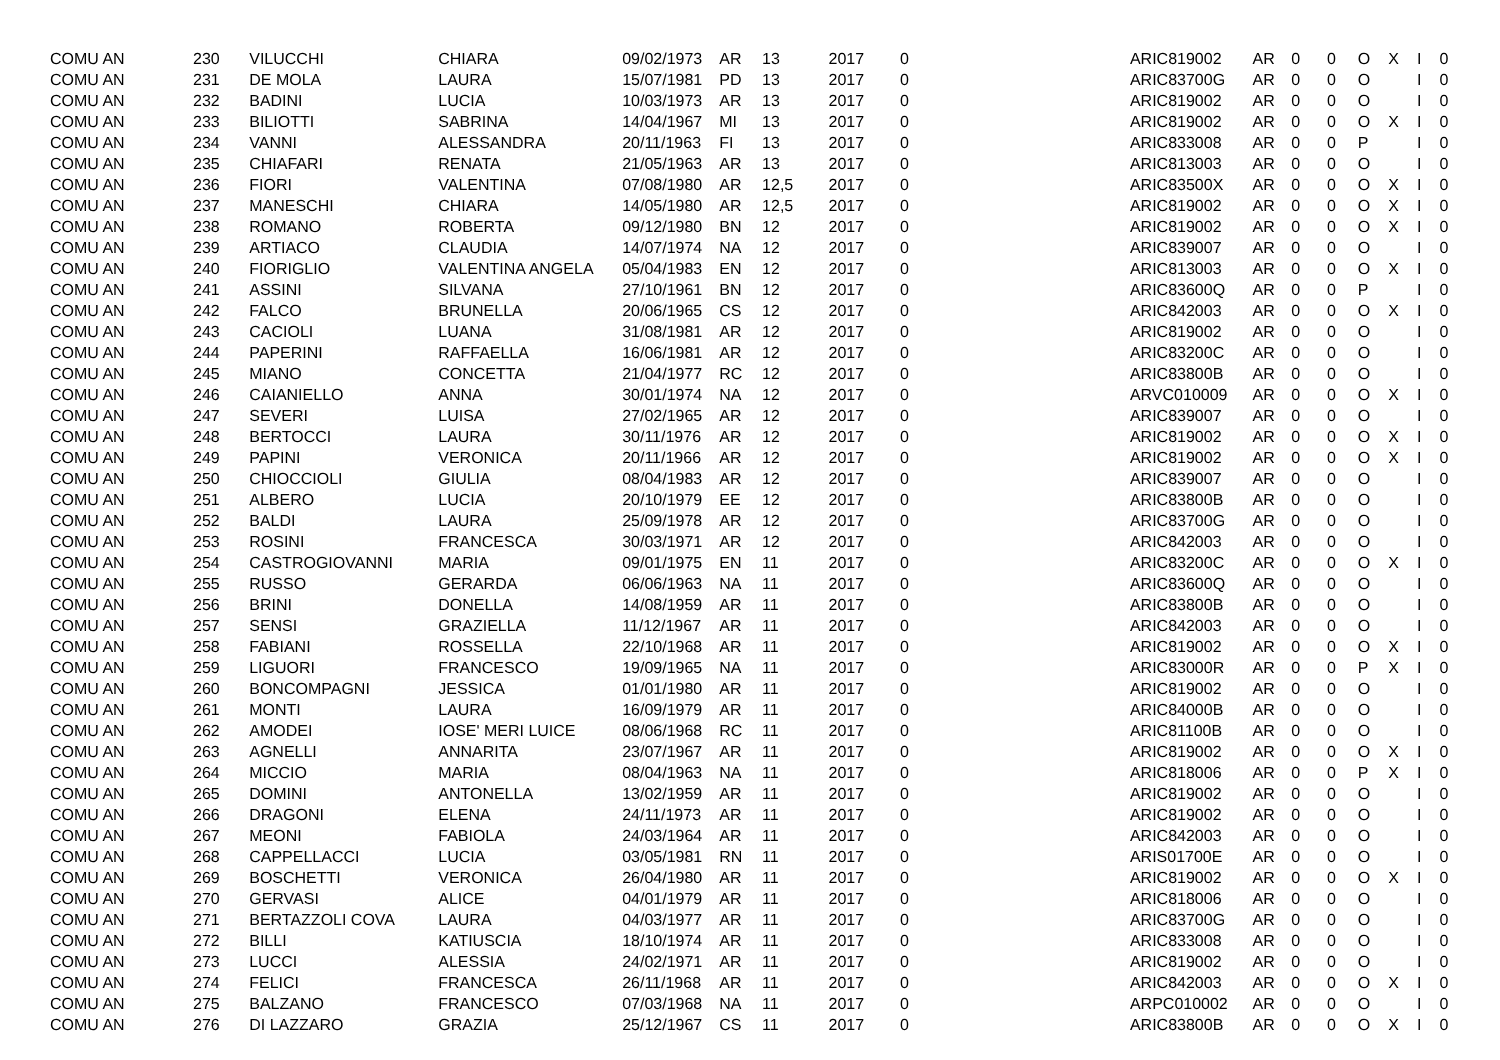| COMU AN | 230 | VILUCCHI | CHIARA | 09/02/1973 | AR | 13 | 2017 | 0 | ARIC819002 | AR | 0 | 0 | O | X | I | 0 |
| COMU AN | 231 | DE MOLA | LAURA | 15/07/1981 | PD | 13 | 2017 | 0 | ARIC83700G | AR | 0 | 0 | O | | I | 0 |
| COMU AN | 232 | BADINI | LUCIA | 10/03/1973 | AR | 13 | 2017 | 0 | ARIC819002 | AR | 0 | 0 | O | | I | 0 |
| COMU AN | 233 | BILIOTTI | SABRINA | 14/04/1967 | MI | 13 | 2017 | 0 | ARIC819002 | AR | 0 | 0 | O | X | I | 0 |
| COMU AN | 234 | VANNI | ALESSANDRA | 20/11/1963 | FI | 13 | 2017 | 0 | ARIC833008 | AR | 0 | 0 | P | | I | 0 |
| COMU AN | 235 | CHIAFARI | RENATA | 21/05/1963 | AR | 13 | 2017 | 0 | ARIC813003 | AR | 0 | 0 | O | | I | 0 |
| COMU AN | 236 | FIORI | VALENTINA | 07/08/1980 | AR | 12,5 | 2017 | 0 | ARIC83500X | AR | 0 | 0 | O | X | I | 0 |
| COMU AN | 237 | MANESCHI | CHIARA | 14/05/1980 | AR | 12,5 | 2017 | 0 | ARIC819002 | AR | 0 | 0 | O | X | I | 0 |
| COMU AN | 238 | ROMANO | ROBERTA | 09/12/1980 | BN | 12 | 2017 | 0 | ARIC819002 | AR | 0 | 0 | O | X | I | 0 |
| COMU AN | 239 | ARTIACO | CLAUDIA | 14/07/1974 | NA | 12 | 2017 | 0 | ARIC839007 | AR | 0 | 0 | O | | I | 0 |
| COMU AN | 240 | FIORIGLIO | VALENTINA ANGELA | 05/04/1983 | EN | 12 | 2017 | 0 | ARIC813003 | AR | 0 | 0 | O | X | I | 0 |
| COMU AN | 241 | ASSINI | SILVANA | 27/10/1961 | BN | 12 | 2017 | 0 | ARIC83600Q | AR | 0 | 0 | P | | I | 0 |
| COMU AN | 242 | FALCO | BRUNELLA | 20/06/1965 | CS | 12 | 2017 | 0 | ARIC842003 | AR | 0 | 0 | O | X | I | 0 |
| COMU AN | 243 | CACIOLI | LUANA | 31/08/1981 | AR | 12 | 2017 | 0 | ARIC819002 | AR | 0 | 0 | O | | I | 0 |
| COMU AN | 244 | PAPERINI | RAFFAELLA | 16/06/1981 | AR | 12 | 2017 | 0 | ARIC83200C | AR | 0 | 0 | O | | I | 0 |
| COMU AN | 245 | MIANO | CONCETTA | 21/04/1977 | RC | 12 | 2017 | 0 | ARIC83800B | AR | 0 | 0 | O | | I | 0 |
| COMU AN | 246 | CAIANIELLO | ANNA | 30/01/1974 | NA | 12 | 2017 | 0 | ARVC010009 | AR | 0 | 0 | O | X | I | 0 |
| COMU AN | 247 | SEVERI | LUISA | 27/02/1965 | AR | 12 | 2017 | 0 | ARIC839007 | AR | 0 | 0 | O | | I | 0 |
| COMU AN | 248 | BERTOCCI | LAURA | 30/11/1976 | AR | 12 | 2017 | 0 | ARIC819002 | AR | 0 | 0 | O | X | I | 0 |
| COMU AN | 249 | PAPINI | VERONICA | 20/11/1966 | AR | 12 | 2017 | 0 | ARIC819002 | AR | 0 | 0 | O | X | I | 0 |
| COMU AN | 250 | CHIOCCIOLI | GIULIA | 08/04/1983 | AR | 12 | 2017 | 0 | ARIC839007 | AR | 0 | 0 | O | | I | 0 |
| COMU AN | 251 | ALBERO | LUCIA | 20/10/1979 | EE | 12 | 2017 | 0 | ARIC83800B | AR | 0 | 0 | O | | I | 0 |
| COMU AN | 252 | BALDI | LAURA | 25/09/1978 | AR | 12 | 2017 | 0 | ARIC83700G | AR | 0 | 0 | O | | I | 0 |
| COMU AN | 253 | ROSINI | FRANCESCA | 30/03/1971 | AR | 12 | 2017 | 0 | ARIC842003 | AR | 0 | 0 | O | | I | 0 |
| COMU AN | 254 | CASTROGIOVANNI | MARIA | 09/01/1975 | EN | 11 | 2017 | 0 | ARIC83200C | AR | 0 | 0 | O | X | I | 0 |
| COMU AN | 255 | RUSSO | GERARDA | 06/06/1963 | NA | 11 | 2017 | 0 | ARIC83600Q | AR | 0 | 0 | O | | I | 0 |
| COMU AN | 256 | BRINI | DONELLA | 14/08/1959 | AR | 11 | 2017 | 0 | ARIC83800B | AR | 0 | 0 | O | | I | 0 |
| COMU AN | 257 | SENSI | GRAZIELLA | 11/12/1967 | AR | 11 | 2017 | 0 | ARIC842003 | AR | 0 | 0 | O | | I | 0 |
| COMU AN | 258 | FABIANI | ROSSELLA | 22/10/1968 | AR | 11 | 2017 | 0 | ARIC819002 | AR | 0 | 0 | O | X | I | 0 |
| COMU AN | 259 | LIGUORI | FRANCESCO | 19/09/1965 | NA | 11 | 2017 | 0 | ARIC83000R | AR | 0 | 0 | P | X | I | 0 |
| COMU AN | 260 | BONCOMPAGNI | JESSICA | 01/01/1980 | AR | 11 | 2017 | 0 | ARIC819002 | AR | 0 | 0 | O | | I | 0 |
| COMU AN | 261 | MONTI | LAURA | 16/09/1979 | AR | 11 | 2017 | 0 | ARIC84000B | AR | 0 | 0 | O | | I | 0 |
| COMU AN | 262 | AMODEI | IOSE' MERI LUICE | 08/06/1968 | RC | 11 | 2017 | 0 | ARIC81100B | AR | 0 | 0 | O | | I | 0 |
| COMU AN | 263 | AGNELLI | ANNARITA | 23/07/1967 | AR | 11 | 2017 | 0 | ARIC819002 | AR | 0 | 0 | O | X | I | 0 |
| COMU AN | 264 | MICCIO | MARIA | 08/04/1963 | NA | 11 | 2017 | 0 | ARIC818006 | AR | 0 | 0 | P | X | I | 0 |
| COMU AN | 265 | DOMINI | ANTONELLA | 13/02/1959 | AR | 11 | 2017 | 0 | ARIC819002 | AR | 0 | 0 | O | | I | 0 |
| COMU AN | 266 | DRAGONI | ELENA | 24/11/1973 | AR | 11 | 2017 | 0 | ARIC819002 | AR | 0 | 0 | O | | I | 0 |
| COMU AN | 267 | MEONI | FABIOLA | 24/03/1964 | AR | 11 | 2017 | 0 | ARIC842003 | AR | 0 | 0 | O | | I | 0 |
| COMU AN | 268 | CAPPELLACCI | LUCIA | 03/05/1981 | RN | 11 | 2017 | 0 | ARIS01700E | AR | 0 | 0 | O | | I | 0 |
| COMU AN | 269 | BOSCHETTI | VERONICA | 26/04/1980 | AR | 11 | 2017 | 0 | ARIC819002 | AR | 0 | 0 | O | X | I | 0 |
| COMU AN | 270 | GERVASI | ALICE | 04/01/1979 | AR | 11 | 2017 | 0 | ARIC818006 | AR | 0 | 0 | O | | I | 0 |
| COMU AN | 271 | BERTAZZOLI COVA | LAURA | 04/03/1977 | AR | 11 | 2017 | 0 | ARIC83700G | AR | 0 | 0 | O | | I | 0 |
| COMU AN | 272 | BILLI | KATIUSCIA | 18/10/1974 | AR | 11 | 2017 | 0 | ARIC833008 | AR | 0 | 0 | O | | I | 0 |
| COMU AN | 273 | LUCCI | ALESSIA | 24/02/1971 | AR | 11 | 2017 | 0 | ARIC819002 | AR | 0 | 0 | O | | I | 0 |
| COMU AN | 274 | FELICI | FRANCESCA | 26/11/1968 | AR | 11 | 2017 | 0 | ARIC842003 | AR | 0 | 0 | O | X | I | 0 |
| COMU AN | 275 | BALZANO | FRANCESCO | 07/03/1968 | NA | 11 | 2017 | 0 | ARPC010002 | AR | 0 | 0 | O | | I | 0 |
| COMU AN | 276 | DI LAZZARO | GRAZIA | 25/12/1967 | CS | 11 | 2017 | 0 | ARIC83800B | AR | 0 | 0 | O | X | I | 0 |